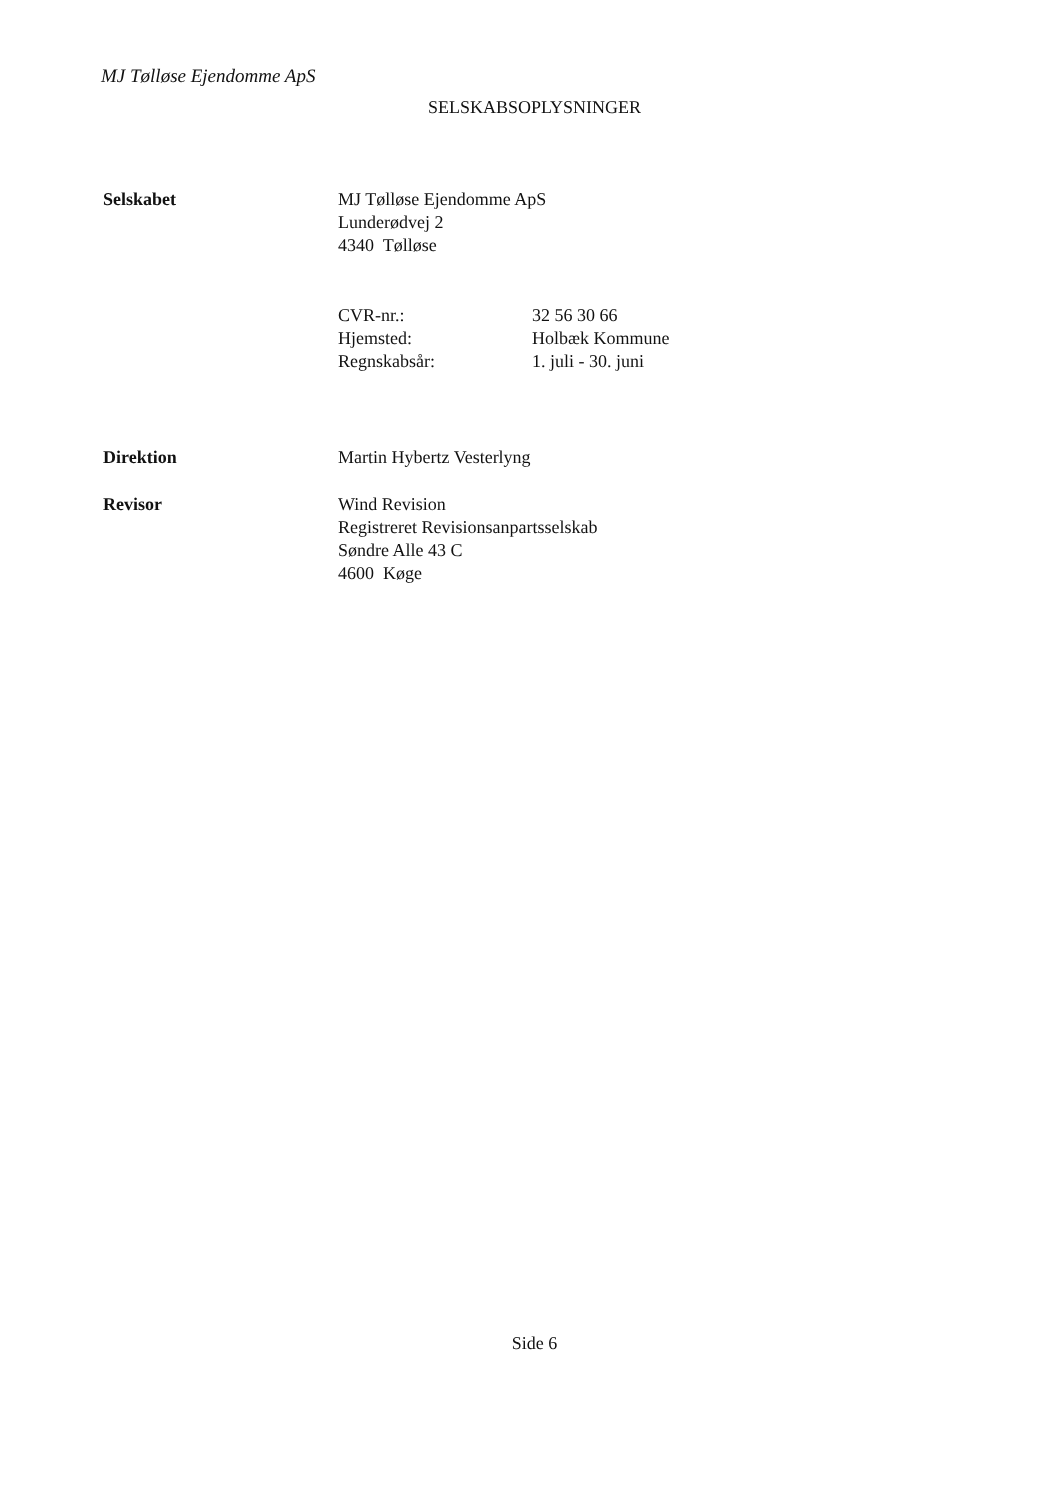MJ Tølløse Ejendomme ApS
SELSKABSOPLYSNINGER
Selskabet MJ Tølløse Ejendomme ApS
Lunderødvej 2
4340 Tølløse
CVR-nr.:
Hjemsted:
Regnskabsår:
32 56 30 66
Holbæk Kommune
1. juli - 30. juni
Direktion Martin Hybertz Vesterlyng
Revisor Wind Revision
Registreret Revisionsanpartsselskab
Søndre Alle 43 C
4600 Køge
Side 6